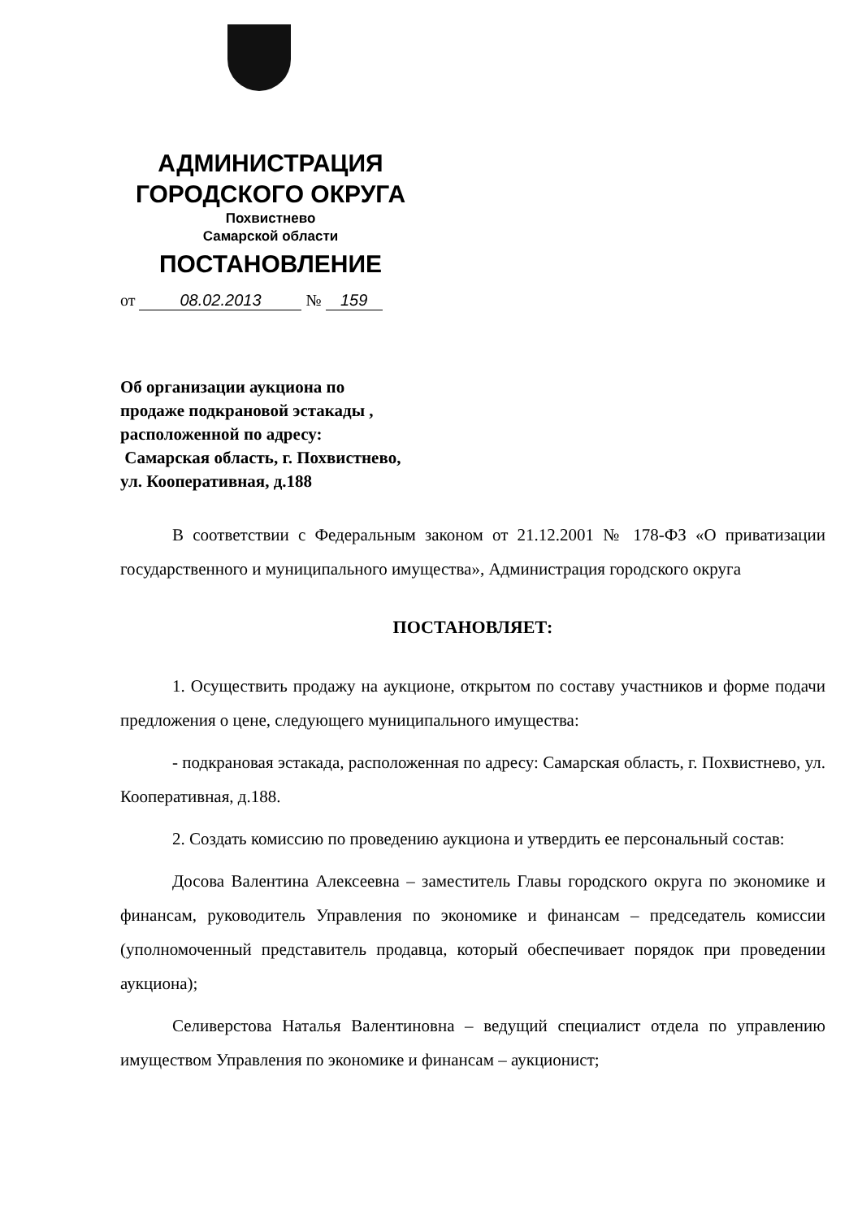АДМИНИСТРАЦИЯ
ГОРОДСКОГО ОКРУГА
Похвистнево
Самарской области
ПОСТАНОВЛЕНИЕ
от 08.02.2013 № 159
Об организации аукциона по
продаже подкрановой эстакады ,
расположенной по адресу:
Самарская область, г. Похвистнево,
ул. Кооперативная, д.188
В соответствии с Федеральным законом от 21.12.2001 № 178-ФЗ «О приватизации государственного и муниципального имущества», Администрация городского округа
ПОСТАНОВЛЯЕТ:
1. Осуществить продажу на аукционе, открытом по составу участников и форме подачи предложения о цене, следующего муниципального имущества:
- подкрановая эстакада, расположенная по адресу: Самарская область, г. Похвистнево, ул. Кооперативная, д.188.
2. Создать комиссию по проведению аукциона и утвердить ее персональный состав:
Досова Валентина Алексеевна – заместитель Главы городского округа по экономике и финансам, руководитель Управления по экономике и финансам – председатель комиссии (уполномоченный представитель продавца, который обеспечивает порядок при проведении аукциона);
Селиверстова Наталья Валентиновна – ведущий специалист отдела по управлению имуществом Управления по экономике и финансам – аукционист;